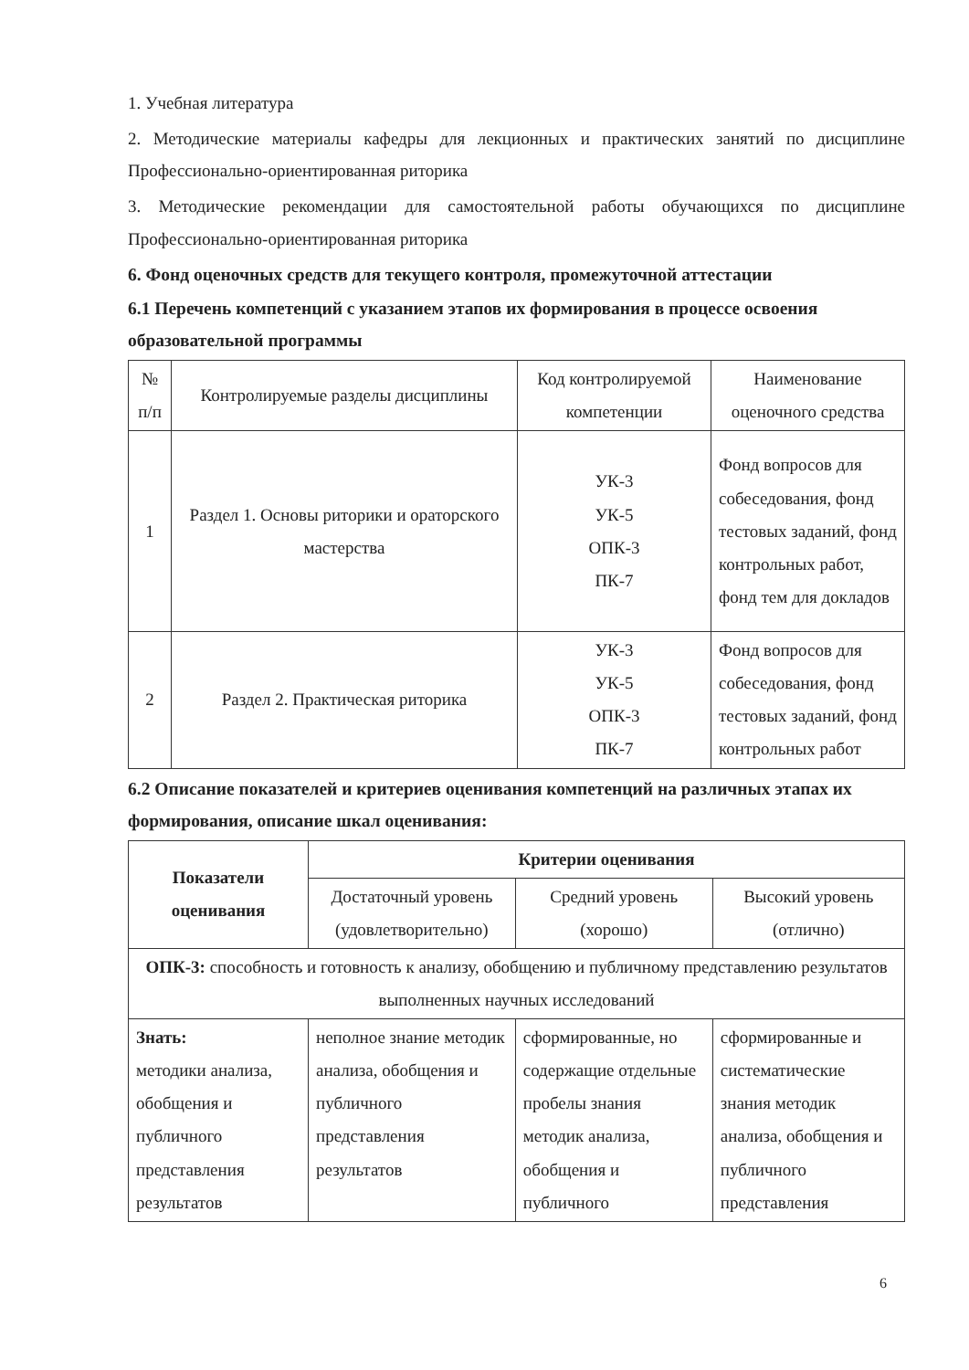1. Учебная литература
2. Методические материалы кафедры для лекционных и практических занятий по дисциплине Профессионально-ориентированная риторика
3. Методические рекомендации для самостоятельной работы обучающихся по дисциплине Профессионально-ориентированная риторика
6. Фонд оценочных средств для текущего контроля, промежуточной аттестации
6.1 Перечень компетенций с указанием этапов их формирования в процессе освоения образовательной программы
| № п/п | Контролируемые разделы дисциплины | Код контролируемой компетенции | Наименование оценочного средства |
| --- | --- | --- | --- |
| 1 | Раздел 1. Основы риторики и ораторского мастерства | УК-3 УК-5 ОПК-3 ПК-7 | Фонд вопросов для собеседования, фонд тестовых заданий, фонд контрольных работ, фонд тем для докладов |
| 2 | Раздел 2. Практическая риторика | УК-3 УК-5 ОПК-3 ПК-7 | Фонд вопросов для собеседования, фонд тестовых заданий, фонд контрольных работ |
6.2 Описание показателей и критериев оценивания компетенций на различных этапах их формирования, описание шкал оценивания:
| Показатели оценивания | Критерии оценивания | | |
| --- | --- | --- | --- |
| | Достаточный уровень (удовлетворительно) | Средний уровень (хорошо) | Высокий уровень (отлично) |
| ОПК-3: способность и готовность к анализу, обобщению и публичному представлению результатов выполненных научных исследований | | | |
| Знать: методики анализа, обобщения и публичного представления результатов | неполное знание методик анализа, обобщения и публичного представления результатов | сформированные, но содержащие отдельные пробелы знания методик анализа, обобщения и публичного | сформированные и систематические знания методик анализа, обобщения и публичного представления |
6